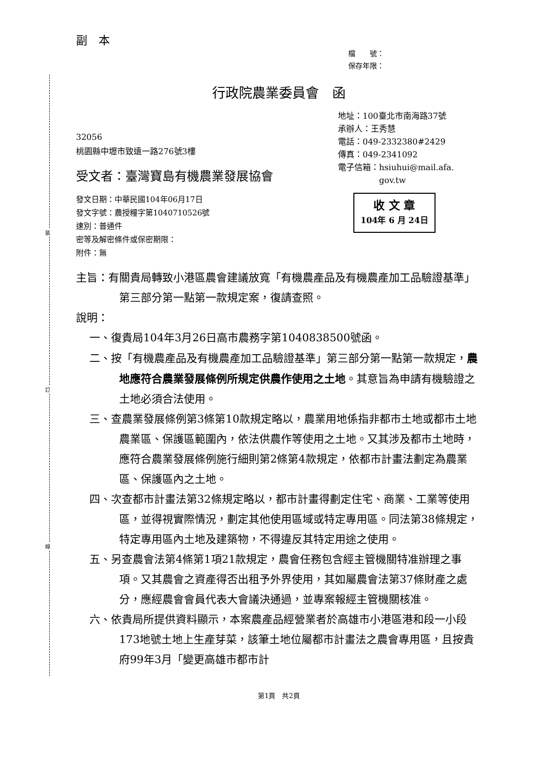裝
訂
線
副　本
檔　　號：
保存年限：
行政院農業委員會　函
32056
桃園縣中壢市致遠一路276號3樓
受文者：臺灣寶島有機農業發展協會
地址：100臺北市南海路37號
承辦人：王秀慧
電話：049-2332380#2429
傳真：049-2341092
電子信箱：hsiuhui@mail.afa.
　　　　　gov.tw
發文日期：中華民國104年06月17日
發文字號：農授糧字第1040710526號
速別：普通件
密等及解密條件或保密期限：
附件：無
收 文 章
104年 6 月 24日
主旨：有關貴局轉致小港區農會建議放寬「有機農產品及有機農產加工品驗證基準」第三部分第一點第一款規定案，復請查照。
說明：
一、復貴局104年3月26日高市農務字第1040838500號函。
二、按「有機農產品及有機農產加工品驗證基準」第三部分第一點第一款規定，農地應符合農業發展條例所規定供農作使用之土地。其意旨為申請有機驗證之土地必須合法使用。
三、查農業發展條例第3條第10款規定略以，農業用地係指非都市土地或都市土地農業區、保護區範圍內，依法供農作等使用之土地。又其涉及都市土地時，應符合農業發展條例施行細則第2條第4款規定，依都市計畫法劃定為農業區、保護區內之土地。
四、次查都市計畫法第32條規定略以，都市計畫得劃定住宅、商業、工業等使用區，並得視實際情況，劃定其他使用區域或特定專用區。同法第38條規定，特定專用區內土地及建築物，不得違反其特定用途之使用。
五、另查農會法第4條第1項21款規定，農會任務包含經主管機關特准辦理之事項。又其農會之資產得否出租予外界使用，其如屬農會法第37條財產之處分，應經農會會員代表大會議決通過，並專案報經主管機關核准。
六、依貴局所提供資料顯示，本案農產品經營業者於高雄市小港區港和段一小段173地號土地上生產芽菜，該筆土地位屬都市計畫法之農會專用區，且按貴府99年3月「變更高雄市都市計
第1頁　共2頁